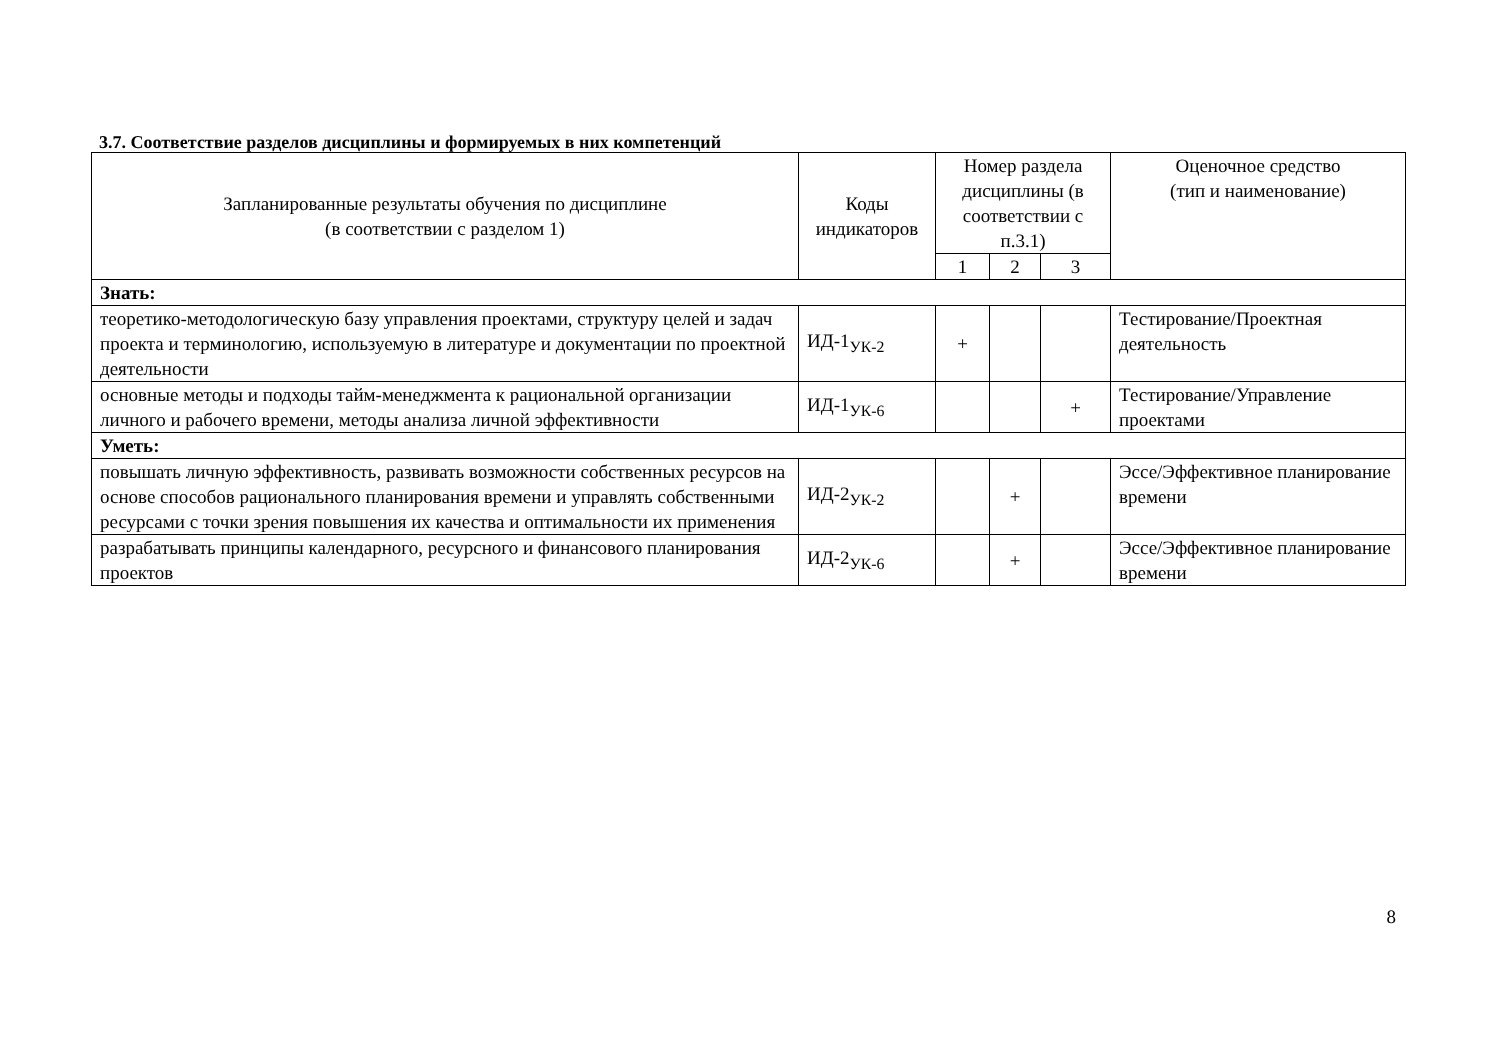3.7. Соответствие разделов дисциплины и формируемых в них компетенций
| Запланированные результаты обучения по дисциплине (в соответствии с разделом 1) | Коды индикаторов | Номер раздела дисциплины (в соответствии с п.3.1) | | | Оценочное средство (тип и наименование) |
| --- | --- | --- | --- | --- | --- |
| | | 1 | 2 | 3 | |
| Знать: | | | | | |
| теоретико-методологическую базу управления проектами, структуру целей и задач проекта и терминологию, используемую в литературе и документации по проектной деятельности | ИД-1<sub>УК-2</sub> | + | | | Тестирование/Проектная деятельность |
| основные методы и подходы тайм-менеджмента к рациональной организации личного и рабочего времени, методы анализа личной эффективности | ИД-1<sub>УК-6</sub> | | | + | Тестирование/Управление проектами |
| Уметь: | | | | | |
| повышать личную эффективность, развивать возможности собственных ресурсов на основе способов рационального планирования времени и управлять собственными ресурсами с точки зрения повышения их качества и оптимальности их применения | ИД-2<sub>УК-2</sub> | | + | | Эссе/Эффективное планирование времени |
| разрабатывать принципы календарного, ресурсного и финансового планирования проектов | ИД-2<sub>УК-6</sub> | | + | | Эссе/Эффективное планирование времени |
8